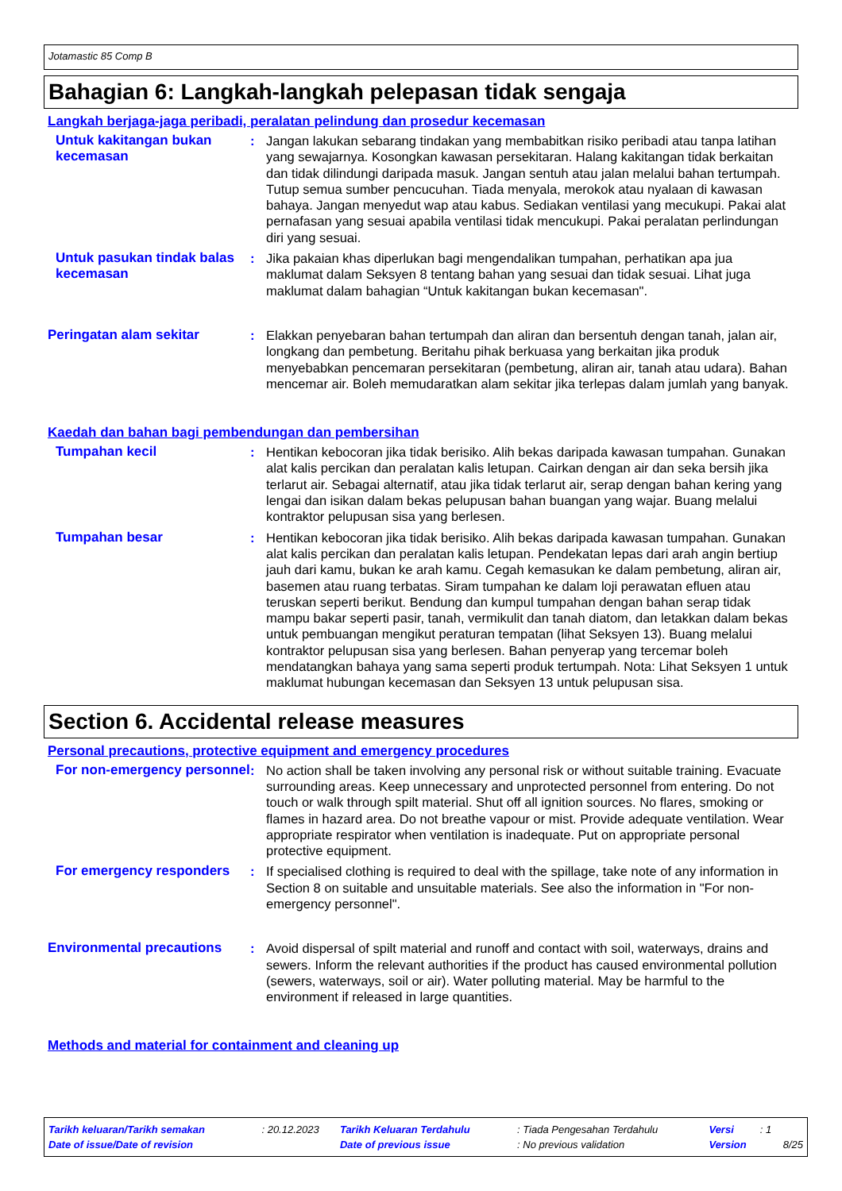Jotamastic 85 Comp B
Bahagian 6: Langkah-langkah pelepasan tidak sengaja
Langkah berjaga-jaga peribadi, peralatan pelindung dan prosedur kecemasan
Untuk kakitangan bukan kecemasan
: Jangan lakukan sebarang tindakan yang membabitkan risiko peribadi atau tanpa latihan yang sewajarnya. Kosongkan kawasan persekitaran. Halang kakitangan tidak berkaitan dan tidak dilindungi daripada masuk. Jangan sentuh atau jalan melalui bahan tertumpah. Tutup semua sumber pencucuhan. Tiada menyala, merokok atau nyalaan di kawasan bahaya. Jangan menyedut wap atau kabus. Sediakan ventilasi yang mecukupi. Pakai alat pernafasan yang sesuai apabila ventilasi tidak mencukupi. Pakai peralatan perlindungan diri yang sesuai.
Untuk pasukan tindak balas kecemasan
: Jika pakaian khas diperlukan bagi mengendalikan tumpahan, perhatikan apa jua maklumat dalam Seksyen 8 tentang bahan yang sesuai dan tidak sesuai. Lihat juga maklumat dalam bahagian “Untuk kakitangan bukan kecemasan".
Peringatan alam sekitar : Elakkan penyebaran bahan tertumpah dan aliran dan bersentuh dengan tanah, jalan air, longkang dan pembetung. Beritahu pihak berkuasa yang berkaitan jika produk menyebabkan pencemaran persekitaran (pembetung, aliran air, tanah atau udara). Bahan mencemar air. Boleh memudaratkan alam sekitar jika terlepas dalam jumlah yang banyak.
Kaedah dan bahan bagi pembendungan dan pembersihan
Tumpahan kecil : Hentikan kebocoran jika tidak berisiko. Alih bekas daripada kawasan tumpahan. Gunakan alat kalis percikan dan peralatan kalis letupan. Cairkan dengan air dan seka bersih jika terlarut air. Sebagai alternatif, atau jika tidak terlarut air, serap dengan bahan kering yang lengai dan isikan dalam bekas pelupusan bahan buangan yang wajar. Buang melalui kontraktor pelupusan sisa yang berlesen.
Tumpahan besar : Hentikan kebocoran jika tidak berisiko. Alih bekas daripada kawasan tumpahan. Gunakan alat kalis percikan dan peralatan kalis letupan. Pendekatan lepas dari arah angin bertiup jauh dari kamu, bukan ke arah kamu. Cegah kemasukan ke dalam pembetung, aliran air, basemen atau ruang terbatas. Siram tumpahan ke dalam loji perawatan efluen atau teruskan seperti berikut. Bendung dan kumpul tumpahan dengan bahan serap tidak mampu bakar seperti pasir, tanah, vermikulit dan tanah diatom, dan letakkan dalam bekas untuk pembuangan mengikut peraturan tempatan (lihat Seksyen 13). Buang melalui kontraktor pelupusan sisa yang berlesen. Bahan penyerap yang tercemar boleh mendatangkan bahaya yang sama seperti produk tertumpah. Nota: Lihat Seksyen 1 untuk maklumat hubungan kecemasan dan Seksyen 13 untuk pelupusan sisa.
Section 6. Accidental release measures
Personal precautions, protective equipment and emergency procedures
For non-emergency personnel
: No action shall be taken involving any personal risk or without suitable training. Evacuate surrounding areas. Keep unnecessary and unprotected personnel from entering. Do not touch or walk through spilt material. Shut off all ignition sources. No flares, smoking or flames in hazard area. Do not breathe vapour or mist. Provide adequate ventilation. Wear appropriate respirator when ventilation is inadequate. Put on appropriate personal protective equipment.
For emergency responders : If specialised clothing is required to deal with the spillage, take note of any information in Section 8 on suitable and unsuitable materials. See also the information in "For non-emergency personnel".
Environmental precautions : Avoid dispersal of spilt material and runoff and contact with soil, waterways, drains and sewers. Inform the relevant authorities if the product has caused environmental pollution (sewers, waterways, soil or air). Water polluting material. May be harmful to the environment if released in large quantities.
Methods and material for containment and cleaning up
| Tarikh keluaran/Tarikh semakan | : 20.12.2023 | Tarikh Keluaran Terdahulu | : Tiada Pengesahan Terdahulu | Versi | : 1 | |
| Date of issue/Date of revision | | Date of previous issue | : No previous validation | Version | | 8/25 |